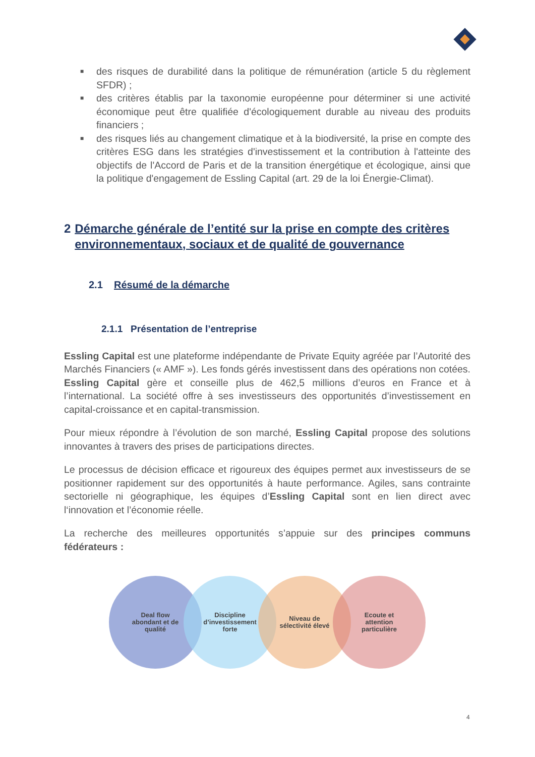■ des risques de durabilité dans la politique de rémunération (article 5 du règlement SFDR) ;
■ des critères établis par la taxonomie européenne pour déterminer si une activité économique peut être qualifiée d'écologiquement durable au niveau des produits financiers ;
■ des risques liés au changement climatique et à la biodiversité, la prise en compte des critères ESG dans les stratégies d'investissement et la contribution à l'atteinte des objectifs de l'Accord de Paris et de la transition énergétique et écologique, ainsi que la politique d'engagement de Essling Capital (art. 29 de la loi Énergie-Climat).
2 Démarche générale de l’entité sur la prise en compte des critères environnementaux, sociaux et de qualité de gouvernance
2.1 Résumé de la démarche
2.1.1 Présentation de l’entreprise
Essling Capital est une plateforme indépendante de Private Equity agréée par l’Autorité des Marchés Financiers (« AMF »). Les fonds gérés investissent dans des opérations non cotées. Essling Capital gère et conseille plus de 462,5 millions d’euros en France et à l’international. La société offre à ses investisseurs des opportunités d’investissement en capital-croissance et en capital-transmission.
Pour mieux répondre à l’évolution de son marché, Essling Capital propose des solutions innovantes à travers des prises de participations directes.
Le processus de décision efficace et rigoureux des équipes permet aux investisseurs de se positionner rapidement sur des opportunités à haute performance. Agiles, sans contrainte sectorielle ni géographique, les équipes d’Essling Capital sont en lien direct avec l‘innovation et l’économie réelle.
La recherche des meilleures opportunités s’appuie sur des principes communs fédérateurs :
Deal flow
abondant et de
qualité
Discipline
d’investissement
forte
Niveau de
sélectivité élevé
Ecoute et
attention
particulière
4